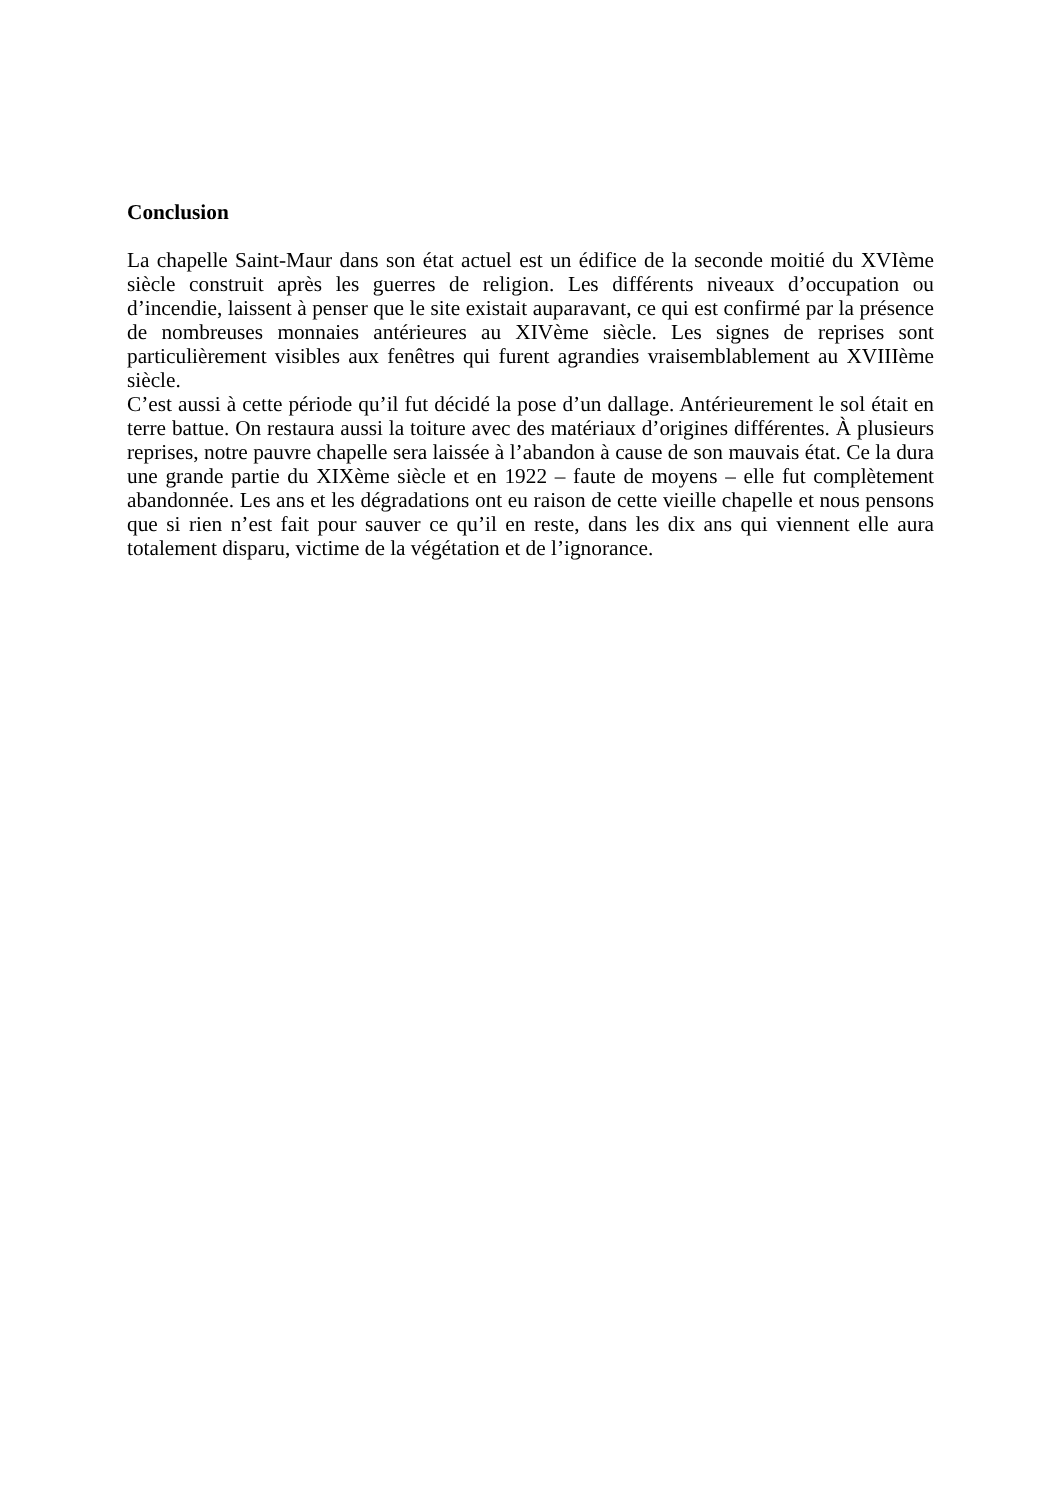Conclusion
La chapelle Saint-Maur dans son état actuel est un édifice de la seconde moitié du XVIème siècle construit après les guerres de religion. Les différents niveaux d’occupation ou d’incendie, laissent à penser que le site existait auparavant, ce qui est confirmé par la présence de nombreuses monnaies antérieures au XIVème siècle. Les signes de reprises sont particulièrement visibles aux fenêtres qui furent agrandies vraisemblablement au XVIIIème siècle.
C’est aussi à cette période qu’il fut décidé la pose d’un dallage. Antérieurement le sol était en terre battue. On restaura aussi la toiture avec des matériaux d’origines différentes. À plusieurs reprises, notre pauvre chapelle sera laissée à l’abandon à cause de son mauvais état. Ce la dura une grande partie du XIXème siècle et en 1922 – faute de moyens – elle fut complètement abandonnée. Les ans et les dégradations ont eu raison de cette vieille chapelle et nous pensons que si rien n’est fait pour sauver ce qu’il en reste, dans les dix ans qui viennent elle aura totalement disparu, victime de la végétation et de l’ignorance.